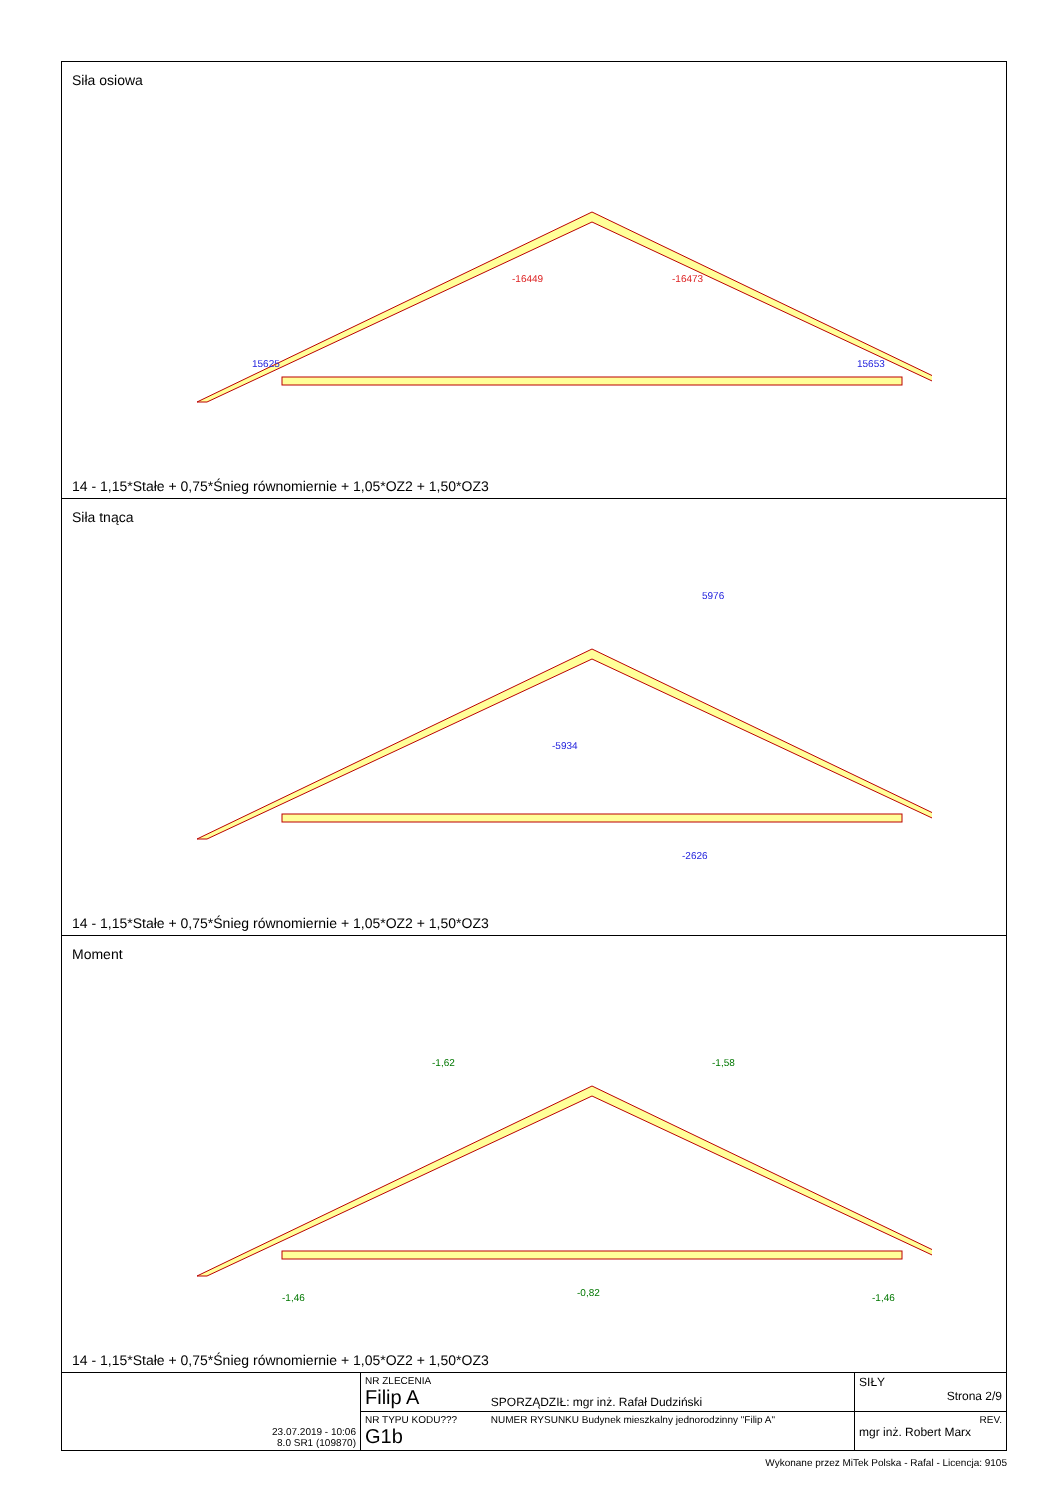Siła osiowa
-16449
-16473
15625
15653
14 - 1,15*Stałe + 0,75*Śnieg równomiernie + 1,05*OZ2 + 1,50*OZ3
Siła tnąca
5976
-5934
-2626
14 - 1,15*Stałe + 0,75*Śnieg równomiernie + 1,05*OZ2 + 1,50*OZ3
Moment
-1,62
-1,58
-1,46
-1,46
-0,82
14 - 1,15*Stałe + 0,75*Śnieg równomiernie + 1,05*OZ2 + 1,50*OZ3
| 23.07.2019 - 10:06 8.0 SR1 (109870) | NR ZLECENIA Filip A | SPORZĄDZIŁ: mgr inż. Rafał Dudziński | SIŁY Strona 2/9 |
| | NR TYPU KODU??? G1b | NUMER RYSUNKU Budynek mieszkalny jednorodzinny "Filip A" | REV. mgr inż. Robert Marx |
Wykonane przez MiTek Polska - Rafal - Licencja: 9105